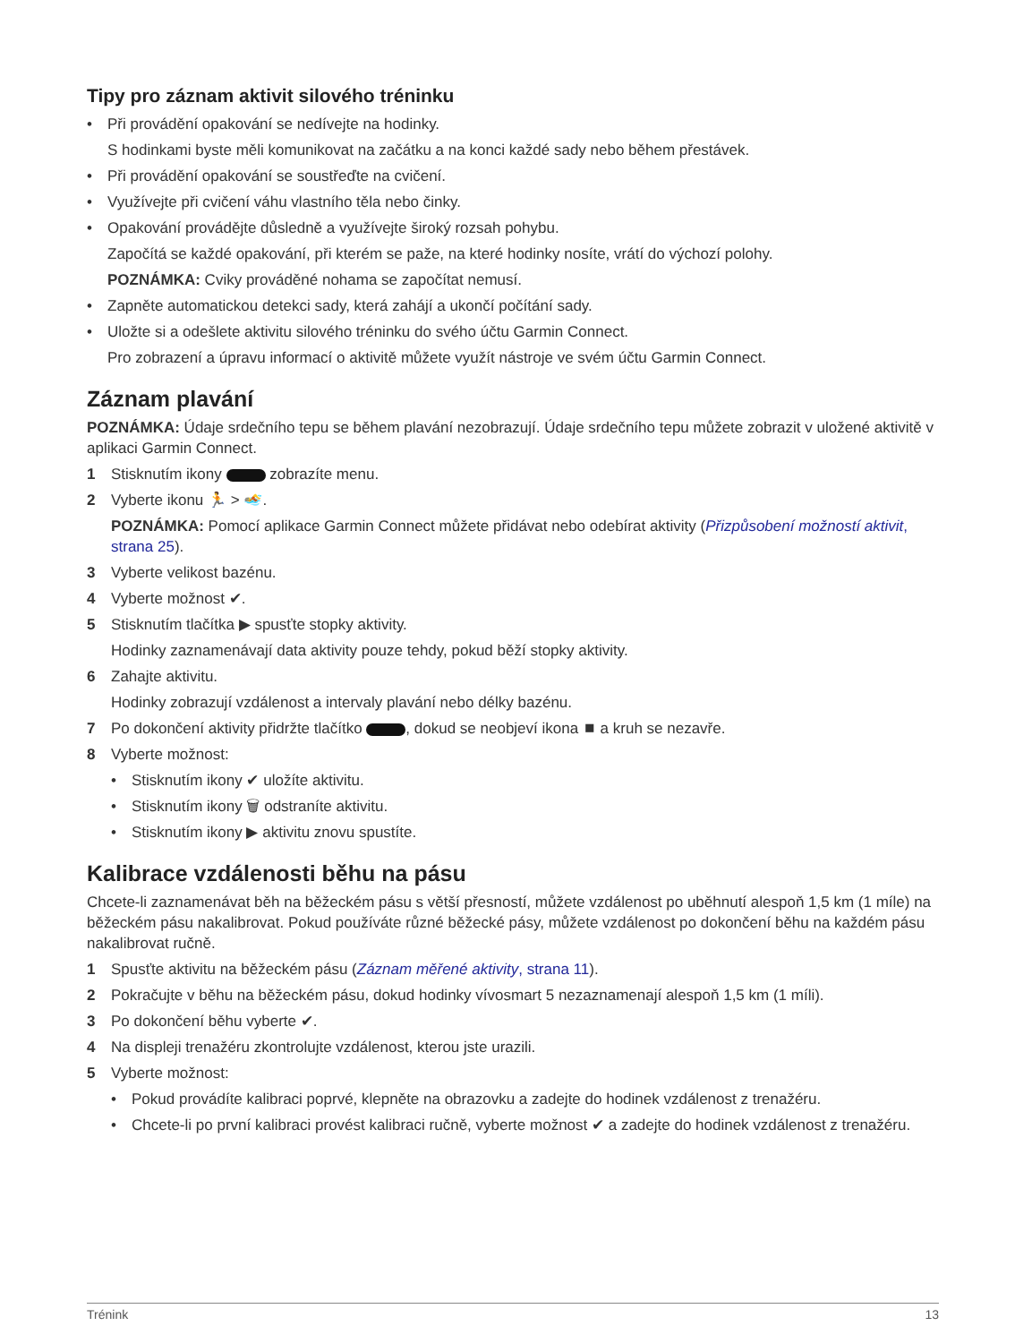Tipy pro záznam aktivit silového tréninku
• Při provádění opakování se nedívejte na hodinky.
S hodinkami byste měli komunikovat na začátku a na konci každé sady nebo během přestávek.
• Při provádění opakování se soustřeďte na cvičení.
• Využívejte při cvičení váhu vlastního těla nebo činky.
• Opakování provádějte důsledně a využívejte široký rozsah pohybu.
Započítá se každé opakování, při kterém se paže, na které hodinky nosíte, vrátí do výchozí polohy.
POZNÁMKA: Cviky prováděné nohama se započítat nemusí.
• Zapněte automatickou detekci sady, která zahájí a ukončí počítání sady.
• Uložte si a odešlete aktivitu silového tréninku do svého účtu Garmin Connect.
Pro zobrazení a úpravu informací o aktivitě můžete využít nástroje ve svém účtu Garmin Connect.
Záznam plavání
POZNÁMKA: Údaje srdečního tepu se během plavání nezobrazují. Údaje srdečního tepu můžete zobrazit v uložené aktivitě v aplikaci Garmin Connect.
1 Stisknutím ikony zobrazíte menu.
2 Vyberte ikonu 🏃 > 🏊.
POZNÁMKA: Pomocí aplikace Garmin Connect můžete přidávat nebo odebírat aktivity (Přizpůsobení možností aktivit, strana 25).
3 Vyberte velikost bazénu.
4 Vyberte možnost ✔.
5 Stisknutím tlačítka ▶ spusťte stopky aktivity.
Hodinky zaznamenávají data aktivity pouze tehdy, pokud běží stopky aktivity.
6 Zahajte aktivitu.
Hodinky zobrazují vzdálenost a intervaly plavání nebo délky bazénu.
7 Po dokončení aktivity přidržte tlačítko , dokud se neobjeví ikona ⏹ a kruh se nezavře.
8 Vyberte možnost:
• Stisknutím ikony ✔ uložíte aktivitu.
• Stisknutím ikony 🗑 odstraníte aktivitu.
• Stisknutím ikony ▶ aktivitu znovu spustíte.
Kalibrace vzdálenosti běhu na pásu
Chcete-li zaznamenávat běh na běžeckém pásu s větší přesností, můžete vzdálenost po uběhnutí alespoň 1,5 km (1 míle) na běžeckém pásu nakalibrovat. Pokud používáte různé běžecké pásy, můžete vzdálenost po dokončení běhu na každém pásu nakalibrovat ručně.
1 Spusťte aktivitu na běžeckém pásu (Záznam měřené aktivity, strana 11).
2 Pokračujte v běhu na běžeckém pásu, dokud hodinky vívosmart 5 nezaznamenají alespoň 1,5 km (1 míli).
3 Po dokončení běhu vyberte ✔.
4 Na displeji trenažéru zkontrolujte vzdálenost, kterou jste urazili.
5 Vyberte možnost:
• Pokud provádíte kalibraci poprvé, klepněte na obrazovku a zadejte do hodinek vzdálenost z trenažéru.
• Chcete-li po první kalibraci provést kalibraci ručně, vyberte možnost ✔ a zadejte do hodinek vzdálenost z trenažéru.
Trénink 13